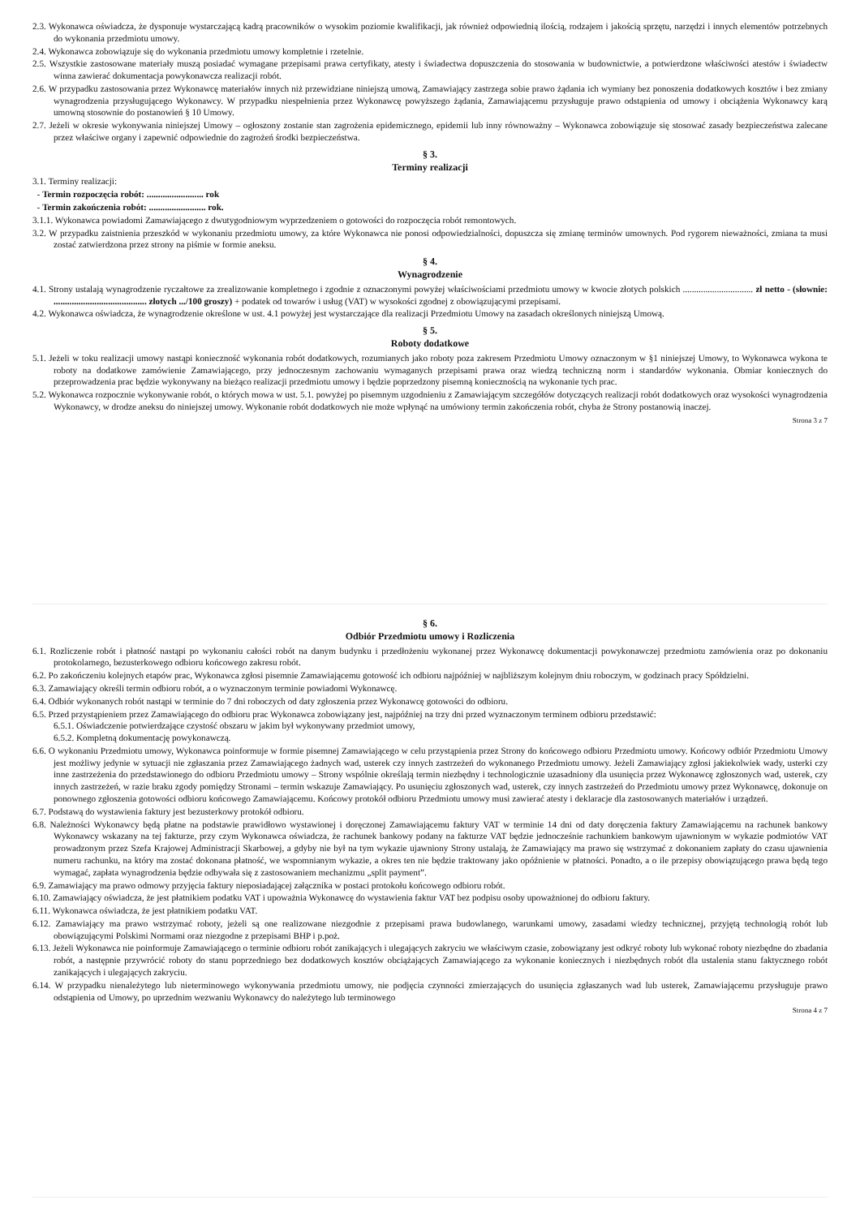2.3. Wykonawca oświadcza, że dysponuje wystarczającą kadrą pracowników o wysokim poziomie kwalifikacji, jak również odpowiednią ilością, rodzajem i jakością sprzętu, narzędzi i innych elementów potrzebnych do wykonania przedmiotu umowy.
2.4. Wykonawca zobowiązuje się do wykonania przedmiotu umowy kompletnie i rzetelnie.
2.5. Wszystkie zastosowane materiały muszą posiadać wymagane przepisami prawa certyfikaty, atesty i świadectwa dopuszczenia do stosowania w budownictwie, a potwierdzone właściwości atestów i świadectw winna zawierać dokumentacja powykonawcza realizacji robót.
2.6. W przypadku zastosowania przez Wykonawcę materiałów innych niż przewidziane niniejszą umową, Zamawiający zastrzega sobie prawo żądania ich wymiany bez ponoszenia dodatkowych kosztów i bez zmiany wynagrodzenia przysługującego Wykonawcy. W przypadku niespełnienia przez Wykonawcę powyższego żądania, Zamawiającemu przysługuje prawo odstąpienia od umowy i obciążenia Wykonawcy karą umowną stosownie do postanowień § 10 Umowy.
2.7. Jeżeli w okresie wykonywania niniejszej Umowy – ogłoszony zostanie stan zagrożenia epidemicznego, epidemii lub inny równoważny – Wykonawca zobowiązuje się stosować zasady bezpieczeństwa zalecane przez właściwe organy i zapewnić odpowiednie do zagrożeń środki bezpieczeństwa.
§ 3.
Terminy realizacji
3.1. Terminy realizacji:
- Termin rozpoczęcia robót: ......................... rok
- Termin zakończenia robót: ......................... rok.
3.1.1. Wykonawca powiadomi Zamawiającego z dwutygodniowym wyprzedzeniem o gotowości do rozpoczęcia robót remontowych.
3.2. W przypadku zaistnienia przeszkód w wykonaniu przedmiotu umowy, za które Wykonawca nie ponosi odpowiedzialności, dopuszcza się zmianę terminów umownych. Pod rygorem nieważności, zmiana ta musi zostać zatwierdzona przez strony na piśmie w formie aneksu.
§ 4.
Wynagrodzenie
4.1. Strony ustalają wynagrodzenie ryczałtowe za zrealizowanie kompletnego i zgodnie z oznaczonymi powyżej właściwościami przedmiotu umowy w kwocie złotych polskich ............................... zł netto - (słownie: ......................................... złotych .../100 groszy) + podatek od towarów i usług (VAT) w wysokości zgodnej z obowiązującymi przepisami.
4.2. Wykonawca oświadcza, że wynagrodzenie określone w ust. 4.1 powyżej jest wystarczające dla realizacji Przedmiotu Umowy na zasadach określonych niniejszą Umową.
§ 5.
Roboty dodatkowe
5.1. Jeżeli w toku realizacji umowy nastąpi konieczność wykonania robót dodatkowych, rozumianych jako roboty poza zakresem Przedmiotu Umowy oznaczonym w §1 niniejszej Umowy, to Wykonawca wykona te roboty na dodatkowe zamówienie Zamawiającego, przy jednoczesnym zachowaniu wymaganych przepisami prawa oraz wiedzą techniczną norm i standardów wykonania. Obmiar koniecznych do przeprowadzenia prac będzie wykonywany na bieżąco realizacji przedmiotu umowy i będzie poprzedzony pisemną koniecznością na wykonanie tych prac.
5.2. Wykonawca rozpocznie wykonywanie robót, o których mowa w ust. 5.1. powyżej po pisemnym uzgodnieniu z Zamawiającym szczegółów dotyczących realizacji robót dodatkowych oraz wysokości wynagrodzenia Wykonawcy, w drodze aneksu do niniejszej umowy. Wykonanie robót dodatkowych nie może wpłynąć na umówiony termin zakończenia robót, chyba że Strony postanowią inaczej.
Strona 3 z 7
§ 6.
Odbiór Przedmiotu umowy i Rozliczenia
6.1. Rozliczenie robót i płatność nastąpi po wykonaniu całości robót na danym budynku i przedłożeniu wykonanej przez Wykonawcę dokumentacji powykonawczej przedmiotu zamówienia oraz po dokonaniu protokolarnego, bezusterkowego odbioru końcowego zakresu robót.
6.2. Po zakończeniu kolejnych etapów prac, Wykonawca zgłosi pisemnie Zamawiającemu gotowość ich odbioru najpóźniej w najbliższym kolejnym dniu roboczym, w godzinach pracy Spółdzielni.
6.3. Zamawiający określi termin odbioru robót, a o wyznaczonym terminie powiadomi Wykonawcę.
6.4. Odbiór wykonanych robót nastąpi w terminie do 7 dni roboczych od daty zgłoszenia przez Wykonawcę gotowości do odbioru.
6.5. Przed przystąpieniem przez Zamawiającego do odbioru prac Wykonawca zobowiązany jest, najpóźniej na trzy dni przed wyznaczonym terminem odbioru przedstawić:
6.5.1. Oświadczenie potwierdzające czystość obszaru w jakim był wykonywany przedmiot umowy,
6.5.2. Kompletną dokumentację powykonawczą.
6.6. O wykonaniu Przedmiotu umowy, Wykonawca poinformuje w formie pisemnej Zamawiającego w celu przystąpienia przez Strony do końcowego odbioru Przedmiotu umowy. Końcowy odbiór Przedmiotu Umowy jest możliwy jedynie w sytuacji nie zgłaszania przez Zamawiającego żadnych wad, usterek czy innych zastrzeżeń do wykonanego Przedmiotu umowy. Jeżeli Zamawiający zgłosi jakiekolwiek wady, usterki czy inne zastrzeżenia do przedstawionego do odbioru Przedmiotu umowy – Strony wspólnie określają termin niezbędny i technologicznie uzasadniony dla usunięcia przez Wykonawcę zgłoszonych wad, usterek, czy innych zastrzeżeń, w razie braku zgody pomiędzy Stronami – termin wskazuje Zamawiający. Po usunięciu zgłoszonych wad, usterek, czy innych zastrzeżeń do Przedmiotu umowy przez Wykonawcę, dokonuje on ponownego zgłoszenia gotowości odbioru końcowego Zamawiającemu. Końcowy protokół odbioru Przedmiotu umowy musi zawierać atesty i deklaracje dla zastosowanych materiałów i urządzeń.
6.7. Podstawą do wystawienia faktury jest bezusterkowy protokół odbioru.
6.8. Należności Wykonawcy będą płatne na podstawie prawidłowo wystawionej i doręczonej Zamawiającemu faktury VAT w terminie 14 dni od daty doręczenia faktury Zamawiającemu na rachunek bankowy Wykonawcy wskazany na tej fakturze, przy czym Wykonawca oświadcza, że rachunek bankowy podany na fakturze VAT będzie jednocześnie rachunkiem bankowym ujawnionym w wykazie podmiotów VAT prowadzonym przez Szefa Krajowej Administracji Skarbowej, a gdyby nie był na tym wykazie ujawniony Strony ustalają, że Zamawiający ma prawo się wstrzymać z dokonaniem zapłaty do czasu ujawnienia numeru rachunku, na który ma zostać dokonana płatność, we wspomnianym wykazie, a okres ten nie będzie traktowany jako opóźnienie w płatności. Ponadto, a o ile przepisy obowiązującego prawa będą tego wymagać, zapłata wynagrodzenia będzie odbywała się z zastosowaniem mechanizmu „split payment”.
6.9. Zamawiający ma prawo odmowy przyjęcia faktury nieposiadającej załącznika w postaci protokołu końcowego odbioru robót.
6.10. Zamawiający oświadcza, że jest płatnikiem podatku VAT i upoważnia Wykonawcę do wystawienia faktur VAT bez podpisu osoby upoważnionej do odbioru faktury.
6.11. Wykonawca oświadcza, że jest płatnikiem podatku VAT.
6.12. Zamawiający ma prawo wstrzymać roboty, jeżeli są one realizowane niezgodnie z przepisami prawa budowlanego, warunkami umowy, zasadami wiedzy technicznej, przyjętą technologią robót lub obowiązującymi Polskimi Normami oraz niezgodne z przepisami BHP i p.poż.
6.13. Jeżeli Wykonawca nie poinformuje Zamawiającego o terminie odbioru robót zanikających i ulegających zakryciu we właściwym czasie, zobowiązany jest odkryć roboty lub wykonać roboty niezbędne do zbadania robót, a następnie przywrócić roboty do stanu poprzedniego bez dodatkowych kosztów obciążających Zamawiającego za wykonanie koniecznych i niezbędnych robót dla ustalenia stanu faktycznego robót zanikających i ulegających zakryciu.
6.14. W przypadku nienależytego lub nieterminowego wykonywania przedmiotu umowy, nie podjęcia czynności zmierzających do usunięcia zgłaszanych wad lub usterek, Zamawiającemu przysługuje prawo odstąpienia od Umowy, po uprzednim wezwaniu Wykonawcy do należytego lub terminowego
Strona 4 z 7